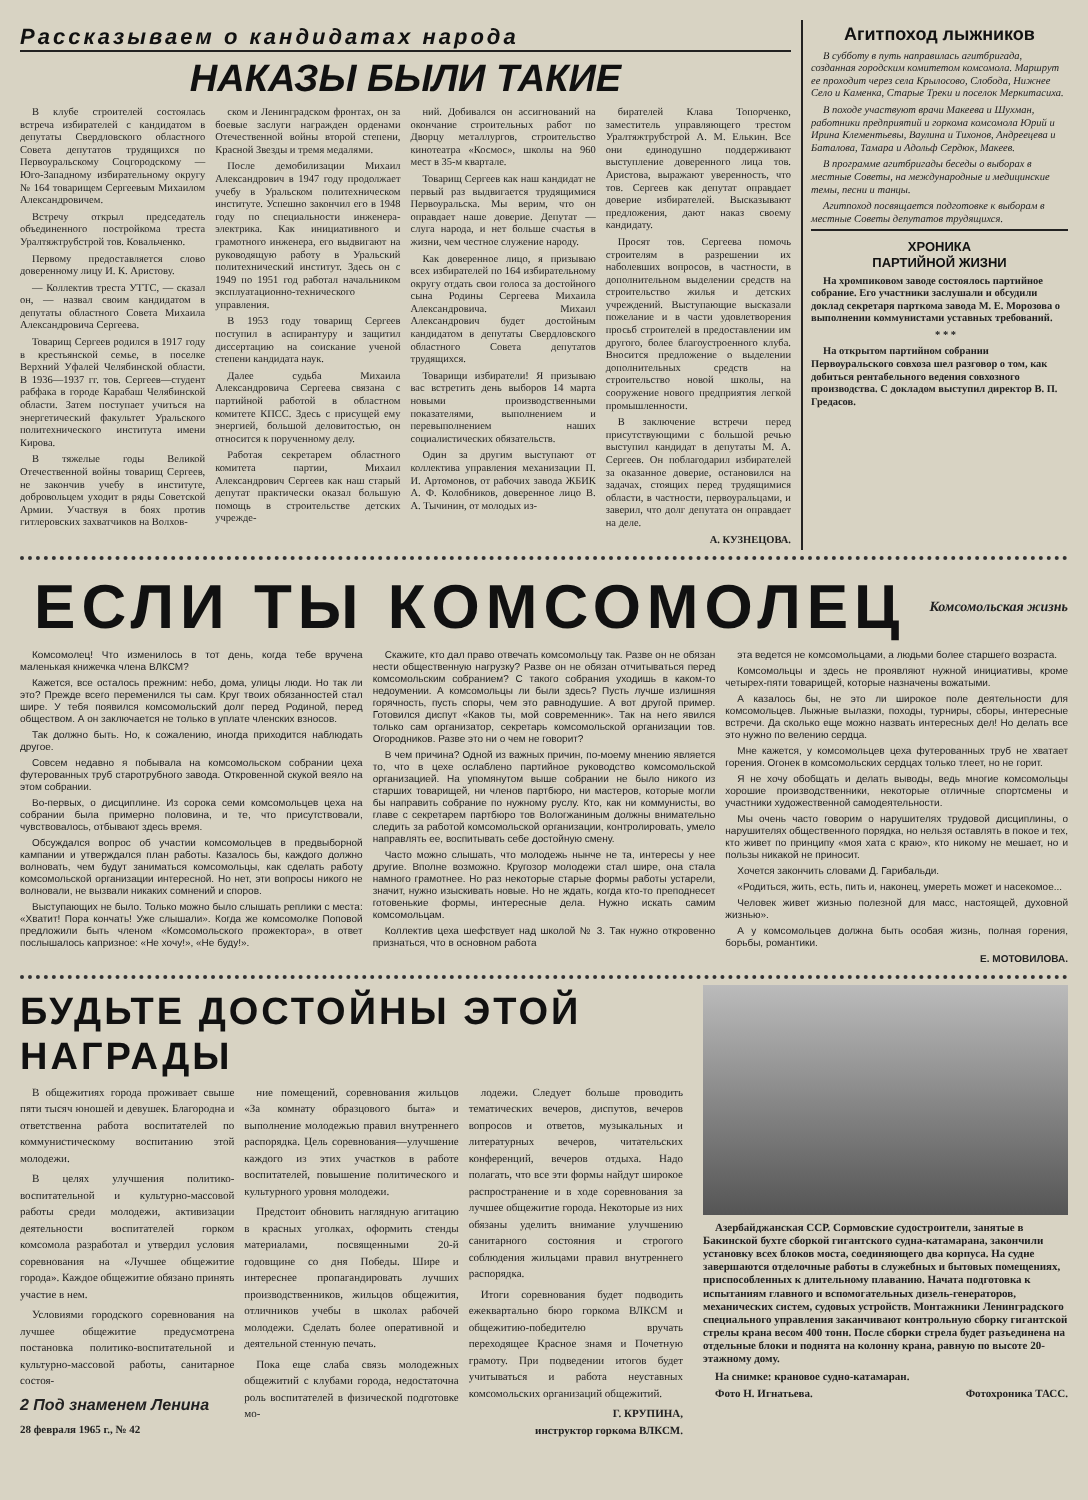Рассказываем о кандидатах народа
НАКАЗЫ БЫЛИ ТАКИЕ
В клубе строителей состоялась встреча избирателей с кандидатом в депутаты Свердловского областного Совета депутатов трудящихся по Первоуральскому Соцгородскому — Юго-Западному избирательному округу № 164 товарищем Сергеевым Михаилом Александровичем.
Встречу открыл председатель объединенного постройкома треста Уралтяжтрубстрой тов. Ковальченко.
Первому предоставляется слово доверенному лицу И. К. Аристову.
— Коллектив треста УТТС, — сказал он, — назвал своим кандидатом в депутаты областного Совета Михаила Александровича Сергеева.
Товарищ Сергеев родился в 1917 году в крестьянской семье, в поселке Верхний Уфалей Челябинской области. В 1936—1937 гг. тов. Сергеев—студент рабфака в городе Карабаш Челябинской области. Затем поступает учиться на энергетический факультет Уральского политехнического института имени Кирова.
В тяжелые годы Великой Отечественной войны товарищ Сергеев, не закончив учебу в институте, добровольцем уходит в ряды Советской Армии. Участвуя в боях против гитлеровских захватчиков на Волхов-
ском и Ленинградском фронтах, он за боевые заслуги награжден орденами Отечественной войны второй степени, Красной Звезды и тремя медалями.
После демобилизации Михаил Александрович в 1947 году продолжает учебу в Уральском политехническом институте. Успешно закончил его в 1948 году по специальности инженера-электрика. Как инициативного и грамотного инженера, его выдвигают на руководящую работу в Уральский политехнический институт. Здесь он с 1949 по 1951 год работал начальником эксплуатационно-технического управления.
В 1953 году товарищ Сергеев поступил в аспирантуру и защитил диссертацию на соискание ученой степени кандидата наук.
Далее судьба Михаила Александровича Сергеева связана с партийной работой в областном комитете КПСС. Здесь с присущей ему энергией, большой деловитостью, он относится к порученному делу.
Работая секретарем областного комитета партии, Михаил Александрович Сергеев как наш старый депутат практически оказал большую помощь в строительстве детских учрежде-
ний. Добивался он ассигнований на окончание строительных работ по Дворцу металлургов, строительство кинотеатра «Космос», школы на 960 мест в 35-м квартале.
Товарищ Сергеев как наш кандидат не первый раз выдвигается трудящимися Первоуральска. Мы верим, что он оправдает наше доверие. Депутат — слуга народа, и нет больше счастья в жизни, чем честное служение народу.
Как доверенное лицо, я призываю всех избирателей по 164 избирательному округу отдать свои голоса за достойного сына Родины Сергеева Михаила Александровича. Михаил Александрович будет достойным кандидатом в депутаты Свердловского областного Совета депутатов трудящихся.
Товарищи избиратели! Я призываю вас встретить день выборов 14 марта новыми производственными показателями, выполнением и перевыполнением наших социалистических обязательств.
Один за другим выступают от коллектива управления механизации П. И. Артомонов, от рабочих завода ЖБИК А. Ф. Колобников, доверенное лицо В. А. Тычинин, от молодых из-
бирателей Клава Топорченко, заместитель управляющего трестом Уралтяжтрубстрой А. М. Елькин. Все они единодушно поддерживают выступление доверенного лица тов. Аристова, выражают уверенность, что тов. Сергеев как депутат оправдает доверие избирателей. Высказывают предложения, дают наказ своему кандидату.
Просят тов. Сергеева помочь строителям в разрешении их наболевших вопросов, в частности, в дополнительном выделении средств на строительство жилья и детских учреждений. Выступающие высказали пожелание и в части удовлетворения просьб строителей в предоставлении им другого, более благоустроенного клуба. Вносится предложение о выделении дополнительных средств на строительство новой школы, на сооружение нового предприятия легкой промышленности.
В заключение встречи перед присутствующими с большой речью выступил кандидат в депутаты М. А. Сергеев. Он поблагодарил избирателей за оказанное доверие, остановился на задачах, стоящих перед трудящимися области, в частности, первоуральцами, и заверил, что долг депутата он оправдает на деле.
А. КУЗНЕЦОВА.
Агитпоход лыжников
В субботу в путь направилась агитбригада, созданная городским комитетом комсомола. Маршрут ее проходит через села Крылосово, Слобода, Нижнее Село и Каменка, Старые Треки и поселок Меркитасиха.
В походе участвуют врачи Макеева и Шухман, работники предприятий и горкома комсомола Юрий и Ирина Клементьевы, Ваулина и Тихонов, Андреецева и Баталова, Тамара и Адольф Сердюк, Макеев.
В программе агитбригады беседы о выборах в местные Советы, на международные и медицинские темы, песни и танцы.
Агитпоход посвящается подготовке к выборам в местные Советы депутатов трудящихся.
ХРОНИКА
ПАРТИЙНОЙ ЖИЗНИ
На хромпиковом заводе состоялось партийное собрание. Его участники заслушали и обсудили доклад секретаря парткома завода М. Е. Морозова о выполнении коммунистами уставных требований.
* * *
На открытом партийном собрании Первоуральского совхоза шел разговор о том, как добиться рентабельного ведения совхозного производства. С докладом выступил директор В. П. Гредасов.
ЕСЛИ ТЫ КОМСОМОЛЕЦ
Комсомольская жизнь
Комсомолец! Что изменилось в тот день, когда тебе вручена маленькая книжечка члена ВЛКСМ?
Кажется, все осталось прежним: небо, дома, улицы люди. Но так ли это? Прежде всего переменился ты сам. Круг твоих обязанностей стал шире. У тебя появился комсомольский долг перед Родиной, перед обществом. А он заключается не только в уплате членских взносов.
Так должно быть. Но, к сожалению, иногда приходится наблюдать другое.
Совсем недавно я побывала на комсомольском собрании цеха футерованных труб старотрубного завода. Откровенной скукой веяло на этом собрании.
Во-первых, о дисциплине. Из сорока семи комсомольцев цеха на собрании была примерно половина, и те, что присутствовали, чувствовалось, отбывают здесь время.
Обсуждался вопрос об участии комсомольцев в предвыборной кампании и утверждался план работы. Казалось бы, каждого должно волновать, чем будут заниматься комсомольцы, как сделать работу комсомольской организации интересной. Но нет, эти вопросы никого не волновали, не вызвали никаких сомнений и споров.
Выступающих не было. Только можно было слышать реплики с места: «Хватит! Пора кончать! Уже слышали». Когда же комсомолке Поповой предложили быть членом «Комсомольского прожектора», в ответ послышалось капризное: «Не хочу!», «Не буду!».
Скажите, кто дал право отвечать комсомольцу так. Разве он не обязан нести общественную нагрузку? Разве он не обязан отчитываться перед комсомольским собранием? С такого собрания уходишь в каком-то недоумении. А комсомольцы ли были здесь? Пусть лучше излишняя горячность, пусть споры, чем это равнодушие. А вот другой пример. Готовился диспут «Каков ты, мой современник». Так на него явился только сам организатор, секретарь комсомольской организации тов. Огородников. Разве это ни о чем не говорит?
В чем причина? Одной из важных причин, по-моему мнению является то, что в цехе ослаблено партийное руководство комсомольской организацией. На упомянутом выше собрании не было никого из старших товарищей, ни членов партбюро, ни мастеров, которые могли бы направить собрание по нужному руслу. Кто, как ни коммунисты, во главе с секретарем партбюро тов Вологжаниным должны внимательно следить за работой комсомольской организации, контролировать, умело направлять ее, воспитывать себе достойную смену.
Часто можно слышать, что молодежь нынче не та, интересы у нее другие. Вполне возможно. Кругозор молодежи стал шире, она стала намного грамотнее. Но раз некоторые старые формы работы устарели, значит, нужно изыскивать новые. Но не ждать, когда кто-то преподнесет готовенькие формы, интересные дела. Нужно искать самим комсомольцам.
Коллектив цеха шефствует над школой № 3. Так нужно откровенно признаться, что в основном работа
эта ведется не комсомольцами, а людьми более старшего возраста.
Комсомольцы и здесь не проявляют нужной инициативы, кроме четырех-пяти товарищей, которые назначены вожатыми.
А казалось бы, не это ли широкое поле деятельности для комсомольцев. Лыжные вылазки, походы, турниры, сборы, интересные встречи. Да сколько еще можно назвать интересных дел! Но делать все это нужно по велению сердца.
Мне кажется, у комсомольцев цеха футерованных труб не хватает горения. Огонек в комсомольских сердцах только тлеет, но не горит.
Я не хочу обобщать и делать выводы, ведь многие комсомольцы хорошие производственники, некоторые отличные спортсмены и участники художественной самодеятельности.
Мы очень часто говорим о нарушителях трудовой дисциплины, о нарушителях общественного порядка, но нельзя оставлять в покое и тех, кто живет по принципу «моя хата с краю», кто никому не мешает, но и пользы никакой не приносит.
Хочется закончить словами Д. Гарибальди.
«Родиться, жить, есть, пить и, наконец, умереть может и насекомое...
Человек живет жизнью полезной для масс, настоящей, духовной жизнью».
А у комсомольцев должна быть особая жизнь, полная горения, борьбы, романтики.
Е. МОТОВИЛОВА.
БУДЬТЕ ДОСТОЙНЫ ЭТОЙ НАГРАДЫ
В общежитиях города проживает свыше пяти тысяч юношей и девушек. Благородна и ответственна работа воспитателей по коммунистическому воспитанию этой молодежи.
В целях улучшения политико-воспитательной и культурно-массовой работы среди молодежи, активизации деятельности воспитателей горком комсомола разработал и утвердил условия соревнования на «Лучшее общежитие города». Каждое общежитие обязано принять участие в нем.
Условиями городского соревнования на лучшее общежитие предусмотрена постановка политико-воспитательной и культурно-массовой работы, санитарное состоя-
2 Под знаменем Ленина
28 февраля 1965 г., № 42
ние помещений, соревнования жильцов «За комнату образцового быта» и выполнение молодежью правил внутреннего распорядка. Цель соревнования—улучшение каждого из этих участков в работе воспитателей, повышение политического и культурного уровня молодежи.
Предстоит обновить наглядную агитацию в красных уголках, оформить стенды материалами, посвященными 20-й годовщине со дня Победы. Шире и интереснее пропагандировать лучших производственников, жильцов общежития, отличников учебы в школах рабочей молодежи. Сделать более оперативной и деятельной стенную печать.
Пока еще слаба связь молодежных общежитий с клубами города, недостаточна роль воспитателей в физической подготовке мо-
лодежи. Следует больше проводить тематических вечеров, диспутов, вечеров вопросов и ответов, музыкальных и литературных вечеров, читательских конференций, вечеров отдыха. Надо полагать, что все эти формы найдут широкое распространение и в ходе соревнования за лучшее общежитие города. Некоторые из них обязаны уделить внимание улучшению санитарного состояния и строгого соблюдения жильцами правил внутреннего распорядка.
Итоги соревнования будет подводить ежеквартально бюро горкома ВЛКСМ и общежитию-победителю вручать переходящее Красное знамя и Почетную грамоту. При подведении итогов будет учитываться и работа неуставных комсомольских организаций общежитий.
Г. КРУПИНА,
инструктор горкома ВЛКСМ.
Азербайджанская ССР. Сормовские судостроители, занятые в Бакинской бухте сборкой гигантского судна-катамарана, закончили установку всех блоков моста, соединяющего два корпуса. На судне завершаются отделочные работы в служебных и бытовых помещениях, приспособленных к длительному плаванию. Начата подготовка к испытаниям главного и вспомогательных дизель-генераторов, механических систем, судовых устройств. Монтажники Ленинградского специального управления заканчивают контрольную сборку гигантской стрелы крана весом 400 тонн. После сборки стрела будет разъединена на отдельные блоки и поднята на колонну крана, равную по высоте 20-этажному дому.
На снимке: крановое судно-катамаран.
Фото Н. Игнатьева. Фотохроника ТАСС.